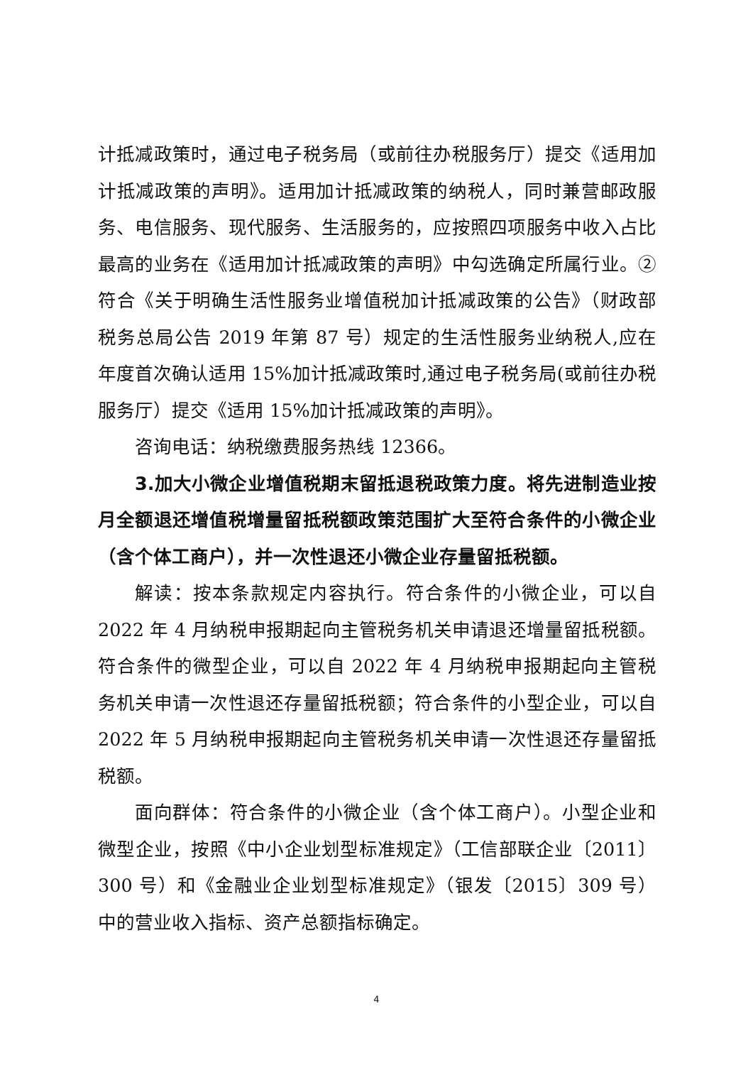计抵减政策时，通过电子税务局（或前往办税服务厅）提交《适用加计抵减政策的声明》。适用加计抵减政策的纳税人，同时兼营邮政服务、电信服务、现代服务、生活服务的，应按照四项服务中收入占比最高的业务在《适用加计抵减政策的声明》中勾选确定所属行业。②符合《关于明确生活性服务业增值税加计抵减政策的公告》（财政部 税务总局公告 2019 年第 87 号）规定的生活性服务业纳税人,应在年度首次确认适用 15%加计抵减政策时,通过电子税务局(或前往办税服务厅）提交《适用 15%加计抵减政策的声明》。
咨询电话：纳税缴费服务热线 12366。
3.加大小微企业增值税期末留抵退税政策力度。将先进制造业按月全额退还增值税增量留抵税额政策范围扩大至符合条件的小微企业（含个体工商户），并一次性退还小微企业存量留抵税额。
解读：按本条款规定内容执行。符合条件的小微企业，可以自 2022 年 4 月纳税申报期起向主管税务机关申请退还增量留抵税额。符合条件的微型企业，可以自 2022 年 4 月纳税申报期起向主管税务机关申请一次性退还存量留抵税额；符合条件的小型企业，可以自 2022 年 5 月纳税申报期起向主管税务机关申请一次性退还存量留抵税额。
面向群体：符合条件的小微企业（含个体工商户）。小型企业和微型企业，按照《中小企业划型标准规定》（工信部联企业〔2011〕300 号）和《金融业企业划型标准规定》（银发〔2015〕309 号）中的营业收入指标、资产总额指标确定。
4